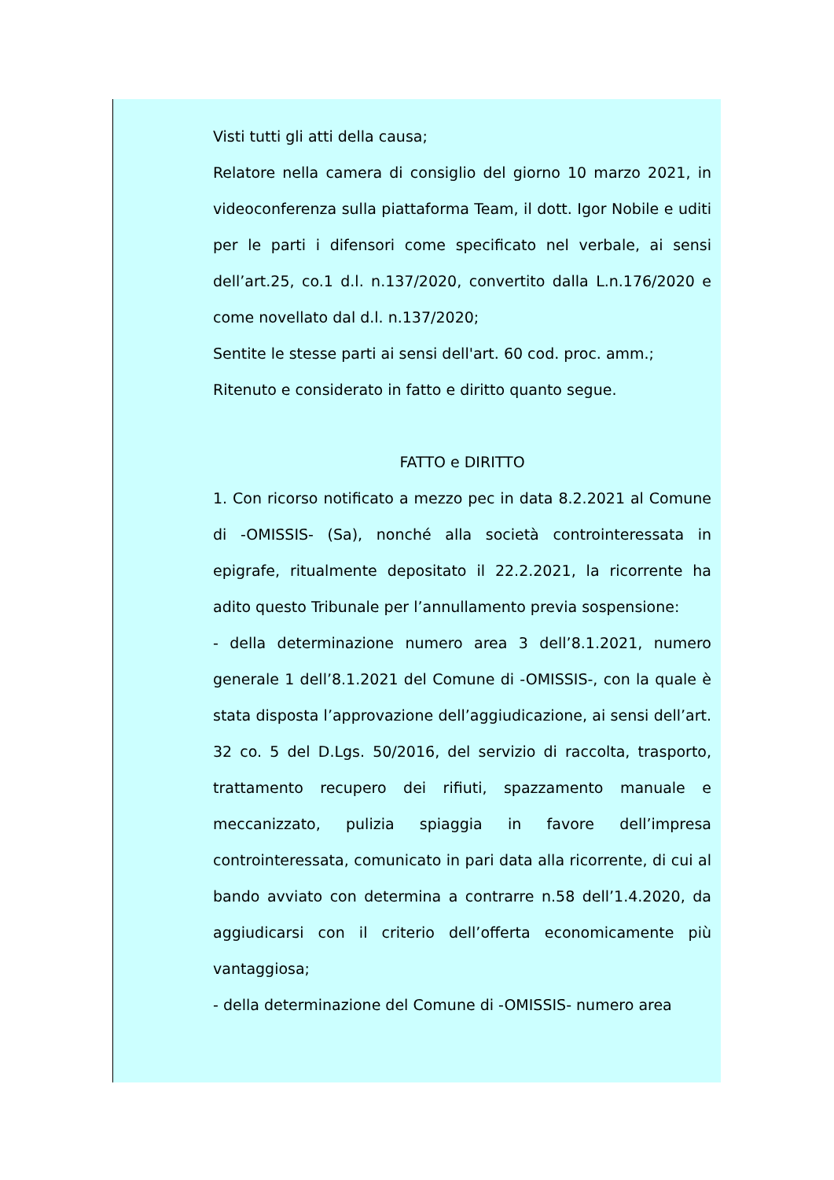Visti tutti gli atti della causa;
Relatore nella camera di consiglio del giorno 10 marzo 2021, in videoconferenza sulla piattaforma Team, il dott. Igor Nobile e uditi per le parti i difensori come specificato nel verbale, ai sensi dell’art.25, co.1 d.l. n.137/2020, convertito dalla L.n.176/2020 e come novellato dal d.l. n.137/2020;
Sentite le stesse parti ai sensi dell'art. 60 cod. proc. amm.;
Ritenuto e considerato in fatto e diritto quanto segue.
FATTO e DIRITTO
1. Con ricorso notificato a mezzo pec in data 8.2.2021 al Comune di -OMISSIS- (Sa), nonché alla società controinteressata in epigrafe, ritualmente depositato il 22.2.2021, la ricorrente ha adito questo Tribunale per l’annullamento previa sospensione:
- della determinazione numero area 3 dell’8.1.2021, numero generale 1 dell’8.1.2021 del Comune di -OMISSIS-, con la quale è stata disposta l’approvazione dell’aggiudicazione, ai sensi dell’art. 32 co. 5 del D.Lgs. 50/2016, del servizio di raccolta, trasporto, trattamento recupero dei rifiuti, spazzamento manuale e meccanizzato, pulizia spiaggia in favore dell’impresa controinteressata, comunicato in pari data alla ricorrente, di cui al bando avviato con determina a contrarre n.58 dell’1.4.2020, da aggiudicarsi con il criterio dell’offerta economicamente più vantaggiosa;
- della determinazione del Comune di -OMISSIS- numero area